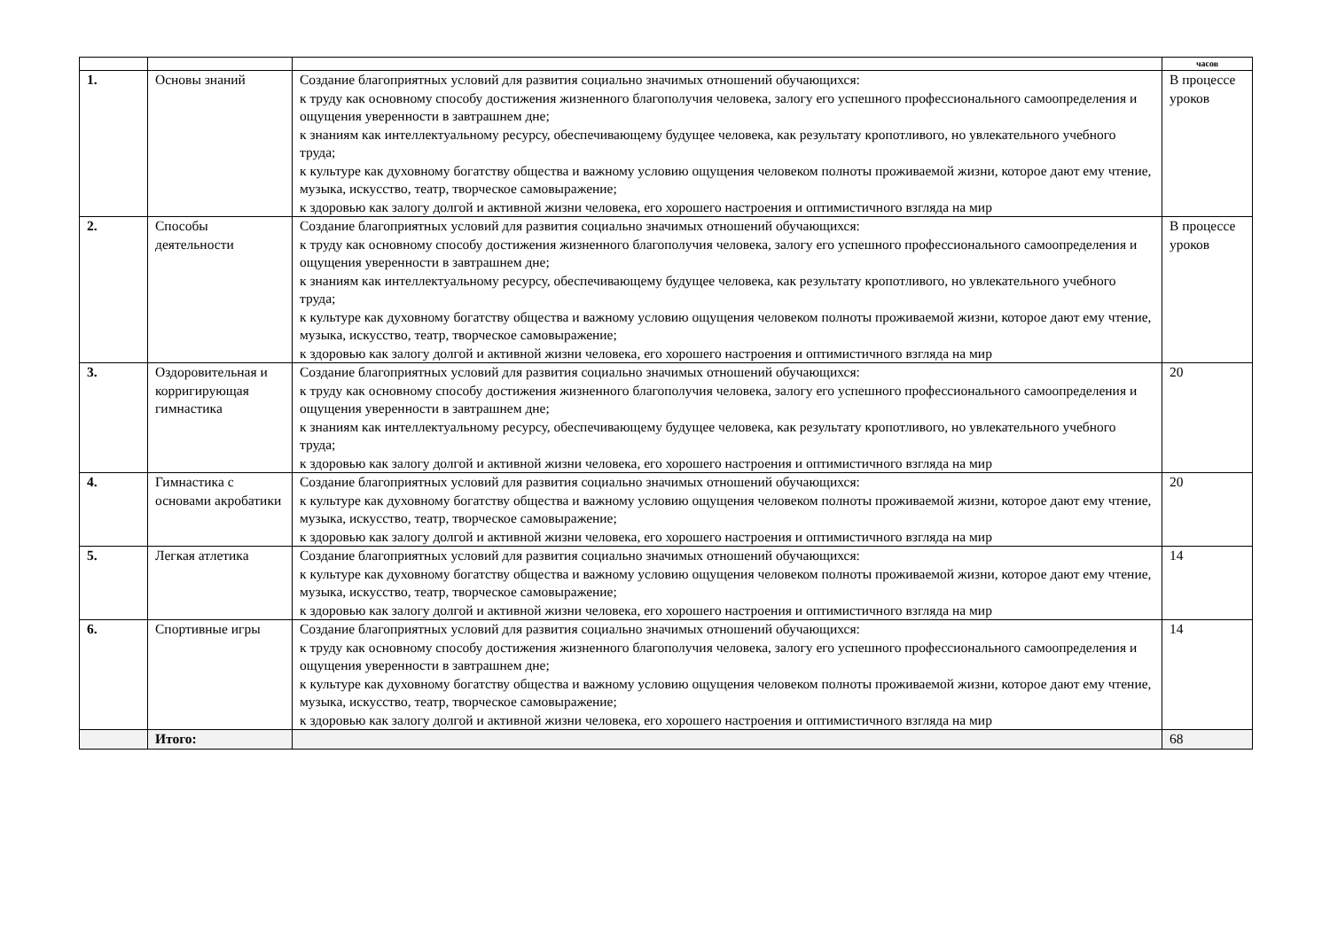| | | | часов |
| --- | --- | --- | --- |
| 1. | Основы знаний | Создание благоприятных условий для развития социально значимых отношений обучающихся: к труду как основному способу достижения жизненного благополучия человека, залогу его успешного профессионального самоопределения и ощущения уверенности в завтрашнем дне; к знаниям как интеллектуальному ресурсу, обеспечивающему будущее человека, как результату кропотливого, но увлекательного учебного труда; к культуре как духовному богатству общества и важному условию ощущения человеком полноты проживаемой жизни, которое дают ему чтение, музыка, искусство, театр, творческое самовыражение; к здоровью как залогу долгой и активной жизни человека, его хорошего настроения и оптимистичного взгляда на мир | В процессе уроков |
| 2. | Способы деятельности | Создание благоприятных условий для развития социально значимых отношений обучающихся: к труду как основному способу достижения жизненного благополучия человека, залогу его успешного профессионального самоопределения и ощущения уверенности в завтрашнем дне; к знаниям как интеллектуальному ресурсу, обеспечивающему будущее человека, как результату кропотливого, но увлекательного учебного труда; к культуре как духовному богатству общества и важному условию ощущения человеком полноты проживаемой жизни, которое дают ему чтение, музыка, искусство, театр, творческое самовыражение; к здоровью как залогу долгой и активной жизни человека, его хорошего настроения и оптимистичного взгляда на мир | В процессе уроков |
| 3. | Оздоровительная и корригирующая гимнастика | Создание благоприятных условий для развития социально значимых отношений обучающихся: к труду как основному способу достижения жизненного благополучия человека, залогу его успешного профессионального самоопределения и ощущения уверенности в завтрашнем дне; к знаниям как интеллектуальному ресурсу, обеспечивающему будущее человека, как результату кропотливого, но увлекательного учебного труда; к здоровью как залогу долгой и активной жизни человека, его хорошего настроения и оптимистичного взгляда на мир | 20 |
| 4. | Гимнастика с основами акробатики | Создание благоприятных условий для развития социально значимых отношений обучающихся: к культуре как духовному богатству общества и важному условию ощущения человеком полноты проживаемой жизни, которое дают ему чтение, музыка, искусство, театр, творческое самовыражение; к здоровью как залогу долгой и активной жизни человека, его хорошего настроения и оптимистичного взгляда на мир | 20 |
| 5. | Легкая атлетика | Создание благоприятных условий для развития социально значимых отношений обучающихся: к культуре как духовному богатству общества и важному условию ощущения человеком полноты проживаемой жизни, которое дают ему чтение, музыка, искусство, театр, творческое самовыражение; к здоровью как залогу долгой и активной жизни человека, его хорошего настроения и оптимистичного взгляда на мир | 14 |
| 6. | Спортивные игры | Создание благоприятных условий для развития социально значимых отношений обучающихся: к труду как основному способу достижения жизненного благополучия человека, залогу его успешного профессионального самоопределения и ощущения уверенности в завтрашнем дне; к культуре как духовному богатству общества и важному условию ощущения человеком полноты проживаемой жизни, которое дают ему чтение, музыка, искусство, театр, творческое самовыражение; к здоровью как залогу долгой и активной жизни человека, его хорошего настроения и оптимистичного взгляда на мир | 14 |
| | Итого: | | 68 |